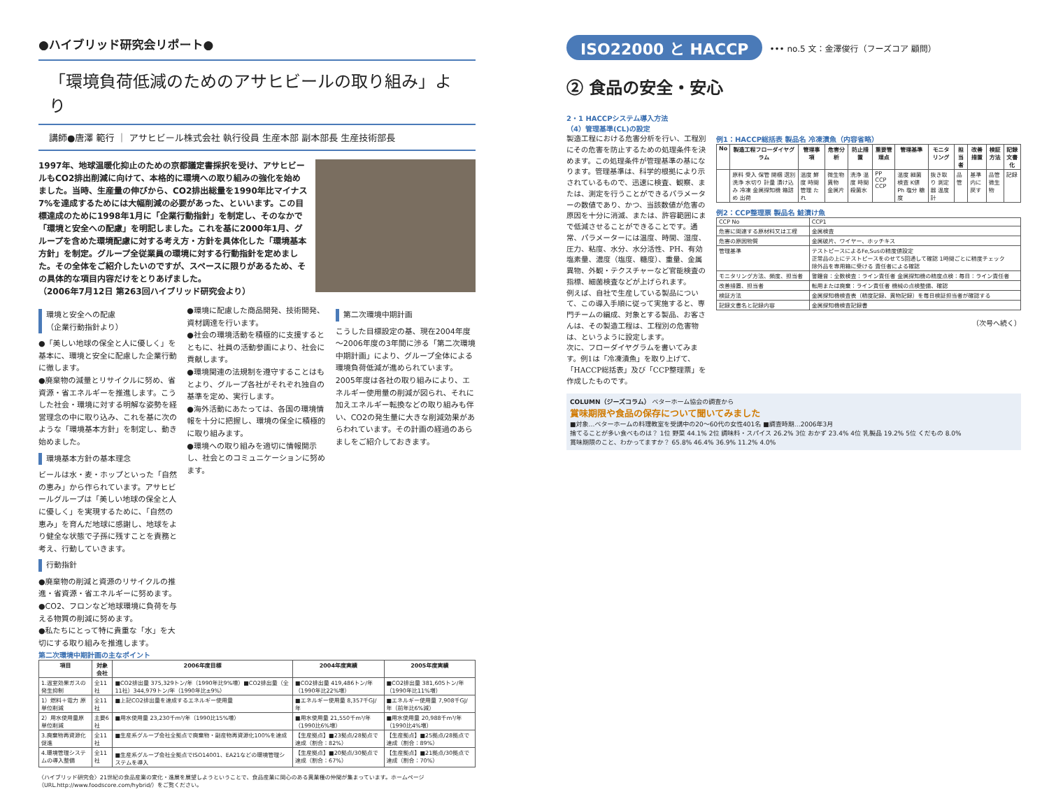●ハイブリッド研究会リポート●
「環境負荷低減のためのアサヒビールの取り組み」より
講師●唐澤 範行 ｜ アサヒビール株式会社 執行役員 生産本部 副本部長 生産技術部長
1997年、地球温暖化抑止のための京都議定書採択を受け、アサヒビールもCO2排出削減に向けて、本格的に環境への取り組みの強化を始めました。当時、生産量の伸びから、CO2排出総量を1990年比マイナス7%を達成するためには大幅削減の必要があった、といいます。この目標達成のために1998年1月に「企業行動指針」を制定し、そのなかで「環境と安全への配慮」を明記しました。これを基に2000年1月、グループを含めた環境配慮に対する考え方・方針を具体化した「環境基本方針」を制定。グループ全従業員の環境に対する行動指針を定めました。その全体をご紹介したいのですが、スペースに限りがあるため、その具体的な項目内容だけをとりあげました。
（2006年7月12日 第263回ハイブリッド研究会より）
環境と安全への配慮
（企業行動指針より）
●「美しい地球の保全と人に優しく」を基本に、環境と安全に配慮した企業行動に徹します。
●廃棄物の減量とリサイクルに努め、省資源・省エネルギーを推進します。こうした社会・環境に対する明解な姿勢を経営理念の中に取り込み、これを基に次のような「環境基本方針」を制定し、動き始めました。
環境基本方針の基本理念
ビールは水・麦・ホップといった「自然の恵み」から作られています。アサヒビールグループは「美しい地球の保全と人に優しく」を実現するために、「自然の恵み」を育んだ地球に感謝し、地球をより健全な状態で子孫に残すことを責務と考え、行動していきます。
行動指針
●廃棄物の削減と資源のリサイクルの推進・省資源・省エネルギーに努めます。
●CO2、フロンなど地球環境に負荷を与える物質の削減に努めます。
●私たちにとって特に貴重な「水」を大切にする取り組みを推進します。
●環境に配慮した商品開発、技術開発、資材調達を行います。
●社会の環境活動を積極的に支援するとともに、社員の活動参画により、社会に貢献します。
●環境関連の法規制を遵守することはもとより、グループ各社がそれぞれ独自の基準を定め、実行します。
●海外活動にあたっては、各国の環境情報を十分に把握し、環境の保全に積極的に取り組みます。
●環境への取り組みを適切に情報開示し、社会とのコミュニケーションに努めます。
第二次環境中期計画
こうした目標設定の基、現在2004年度～2006年度の3年間に渉る「第二次環境中期計画」により、グループ全体による環境負荷低減が進められています。2005年度は各社の取り組みにより、エネルギー使用量の削減が図られ、それに加えエネルギー転換などの取り組みも伴い、CO2の発生量に大きな削減効果があらわれています。その計画の経過のあらましをご紹介しておきます。
第二次環境中期計画の主なポイント
| 項目 | 対象会社 | 2006年度目標 | 2004年度実績 | 2005年度実績 |
| --- | --- | --- | --- | --- |
| 1.温室効果ガスの発生抑制 | 全11社 | ■CO2排出量 375,329トン/年（1990年比9%増）■CO2排出量（全11社）344,979トン/年（1990年比±9%） | ■CO2排出量 419,486トン/年（1990年比22%増） | ■CO2排出量 381,605トン/年（1990年比11%増） |
| 1）燃料＋電力 原単位削減 | 全11社 | ■上記CO2排出量を達成するエネルギー使用量 | ■エネルギー使用量 8,357千GJ/年 | ■エネルギー使用量 7,908千GJ/年（前年比6%減） |
| 2）用水使用量原単位削減 | 主要6社 | ■用水使用量 23,230千m³/年（1990比15%増） | ■用水使用量 21,550千m³/年（1990比6%増） | ■用水使用量 20,988千m³/年（1990比4%増） |
| 3.廃棄物再資源化促進 | 全11社 | ■生産系グループ会社全拠点で廃棄物・副産物再資源化100%を達成 | 【生産拠点】■23拠点/28拠点で達成（割合：82%） | 【生産拠点】■25拠点/28拠点で達成（割合：89%） |
| 4.環境管理システムの導入整備 | 全11社 | ■生産系グループ会社全拠点でISO14001、EA21などの環境管理システムを導入 | 【生産拠点】■20拠点/30拠点で達成（割合：67%） | 【生産拠点】■21拠点/30拠点で達成（割合：70%） |
〈ハイブリッド研究会〉21世紀の食品産業の変化・進展を展望しようということで、食品産業に関心のある異業種の仲間が集まっています。ホームページ（URL.http://www.foodscore.com/hybrid/）をご覧ください。
ISO22000 と HACCP ••• no.5 文：金澤俊行（フーズコア 顧問）
② 食品の安全・安心
2・1 HACCPシステム導入方法
（4）管理基準(CL)の設定
製造工程における危害分析を行い、工程別にその危害を防止するための処理条件を決めます。この処理条件が管理基準の基になります。管理基準は、科学的根拠により示されているもので、迅速に検査、観察、または、測定を行うことができるパラメーターの数値であり、かつ、当該数値が危害の原因を十分に消滅、または、許容範囲にまで低減させることができることです。通常、パラメーターには温度、時間、湿度、圧力、粘度、水分、水分活性、PH、有効塩素量、濃度（塩度、糖度）、重量、金属異物、外観・テクスチャーなど官能検査の指標、細菌検査などが上げられます。
例えば、自社で生産している製品について、この導入手順に従って実施すると、専門チームの編成、対象とする製品、お客さんは、その製造工程は、工程別の危害物は、というように設定します。
次に、フローダイヤグラムを書いてみます。例1は「冷凍漬魚」を取り上げて、「HACCP総括表」及び「CCP整理票」を作成したものです。
例1：HACCP総括表 製品名 冷凍漬魚（内容省略）
| No | 製造工程フローダイヤグラム | 管理事項 | 危害分析 | 防止措置 | 重要管理点 | 管理基準 | モニタリング | 担当者 | 改善措置 | 検証方法 | 記録文書化 |
| --- | --- | --- | --- | --- | --- | --- | --- | --- | --- | --- | --- |
| | 原料 受入 保管 開梱 選別 洗浄 水切り 計量 漬け込み 冷凍 金属探知機 箱詰め 出荷 | 温度 鮮度 時間 管理 たれ | 微生物 異物 金属片 | 洗浄 温度 時間 殺菌水 | PP CCP CCP | 温度 細菌検査 K値 Ph 塩分 糖度 | 抜き取り 測定器 温度計 | 品管 | 基準内に戻す | 品管 微生物 | 記録 |
例2：CCP整理票 製品名 鮭漬け魚
| CCP No | CCP1 |
| 危害に関連する原材料又は工程 | 金属検査 |
| 危害の原因物質 | 金属破片、ワイヤー、ホッチキス |
| 管理基準 | テストピースによるFe,Susの精度値設定 正常品の上にテストピースをのせて5回通して確認 1時間ごとに精度チェック 除外品を専用箱に受ける 責任者による確認 |
| モニタリング方法、頻度、担当者 | 警鐘音：全数検査：ライン責任者 金属探知機の精度点検：毎日：ライン責任者 |
| 改善措置、担当者 | 転用または廃棄：ライン責任者 機械の点検整備、確認 |
| 検証方法 | 金属探知機検査表（精度記録、異物記録）を毎日検証担当者が確認する |
| 記録文書名と記録内容 | 金属探知機検査記録書 |
（次号へ続く）
COLUMN（ジーズコラム） ベターホーム協会の調査から
賞味期限や食品の保存について聞いてみました
■対象…ベターホームの料理教室を受講中の20～60代の女性401名 ■調査時期…2006年3月
捨てることが多い食べものは？ 1位 野菜 44.1% 2位 調味料・スパイス 26.2% 3位 おかず 23.4% 4位 乳製品 19.2% 5位 くだもの 8.0%
賞味期限のこと、わかってますか？ 65.8% 46.4% 36.9% 11.2% 4.0%